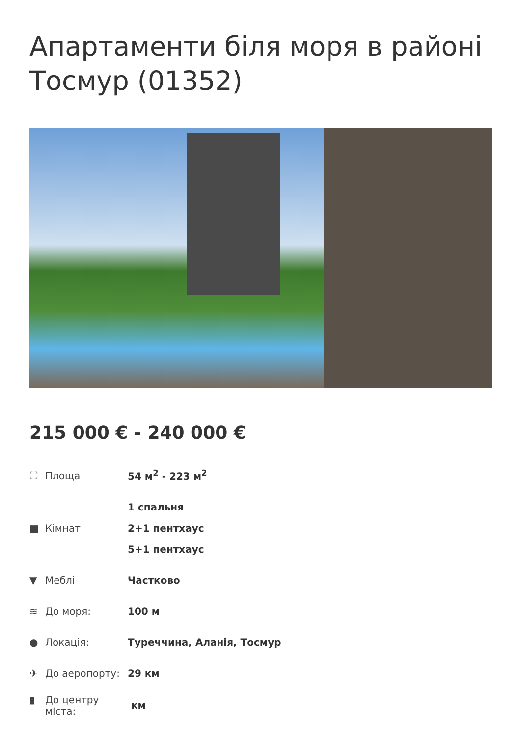Апартаменти біля моря в районі Тосмур (01352)
215 000 € - 240 000 €
| ⛶ Площа | 54 м<sup>2</sup> - 223 м<sup>2</sup> |
| ■ Кімнат | 1 спальня 2+1 пентхаус 5+1 пентхаус |
| ▼ Меблі | Частково |
| ≋ До моря: | 100 м |
| ● Локація: | Туреччина, Аланія, Тосмур |
| ✈ До аеропорту: | 29 км |
| ▮ До центру міста: | км |